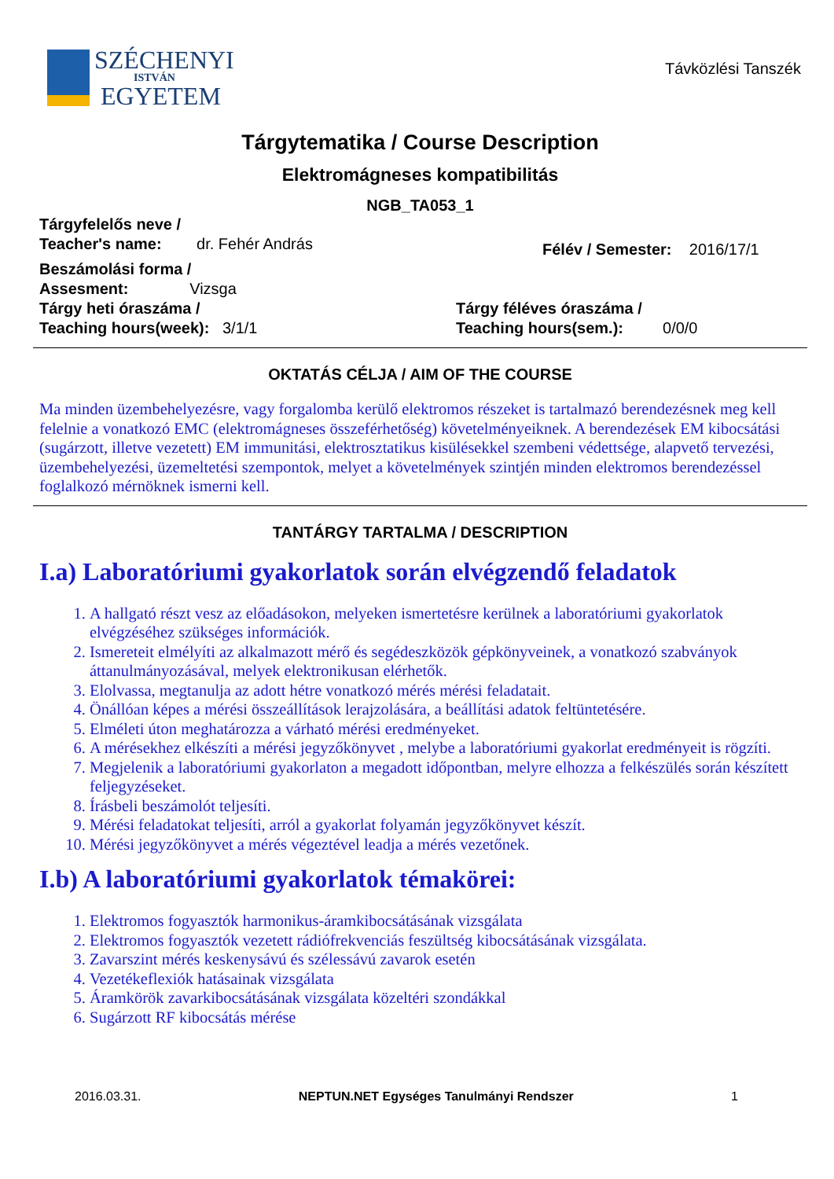SZÉCHENYI
ISTVÁN
EGYETEM
Távközlési Tanszék
Tárgytematika / Course Description
Elektromágneses kompatibilitás
NGB_TA053_1
Tárgyfelelős neve /
Teacher's name: dr. Fehér András
Félév / Semester: 2016/17/1
Beszámolási forma /
Assesment: Vizsga
Tárgy heti óraszáma /
Teaching hours(week): 3/1/1
Tárgy féléves óraszáma /
Teaching hours(sem.): 0/0/0
OKTATÁS CÉLJA / AIM OF THE COURSE
Ma minden üzembehelyezésre, vagy forgalomba kerülő elektromos részeket is tartalmazó berendezésnek meg kell felelnie a vonatkozó EMC (elektromágneses összeférhetőség) követelményeiknek. A berendezések EM kibocsátási (sugárzott, illetve vezetett) EM immunitási, elektrosztatikus kisülésekkel szembeni védettsége, alapvető tervezési, üzembehelyezési, üzemeltetési szempontok, melyet a követelmények szintjén minden elektromos berendezéssel foglalkozó mérnöknek ismerni kell.
TANTÁRGY TARTALMA / DESCRIPTION
I.a) Laboratóriumi gyakorlatok során elvégzendő feladatok
1. A hallgató részt vesz az előadásokon, melyeken ismertetésre kerülnek a laboratóriumi gyakorlatok elvégzéséhez szükséges információk.
2. Ismereteit elmélyíti az alkalmazott mérő és segédeszközök gépkönyveinek, a vonatkozó szabványok áttanulmányozásával, melyek elektronikusan elérhetők.
3. Elolvassa, megtanulja az adott hétre vonatkozó mérés mérési feladatait.
4. Önállóan képes a mérési összeállítások lerajzolására, a beállítási adatok feltüntetésére.
5. Elméleti úton meghatározza a várható mérési eredményeket.
6. A mérésekhez elkészíti a mérési jegyzőkönyvet , melybe a laboratóriumi gyakorlat eredményeit is rögzíti.
7. Megjelenik a laboratóriumi gyakorlaton a megadott időpontban, melyre elhozza a felkészülés során készített feljegyzéseket.
8. Írásbeli beszámolót teljesíti.
9. Mérési feladatokat teljesíti, arról a gyakorlat folyamán jegyzőkönyvet készít.
10. Mérési jegyzőkönyvet a mérés végeztével leadja a mérés vezetőnek.
I.b) A laboratóriumi gyakorlatok témakörei:
1. Elektromos fogyasztók harmonikus-áramkibocsátásának vizsgálata
2. Elektromos fogyasztók vezetett rádiófrekvenciás feszültség kibocsátásának vizsgálata.
3. Zavarszint mérés keskenysávú és szélessávú zavarok esetén
4. Vezetékeflexiók hatásainak vizsgálata
5. Áramkörök zavarkibocsátásának vizsgálata közeltéri szondákkal
6. Sugárzott RF kibocsátás mérése
2016.03.31. NEPTUN.NET Egységes Tanulmányi Rendszer 1